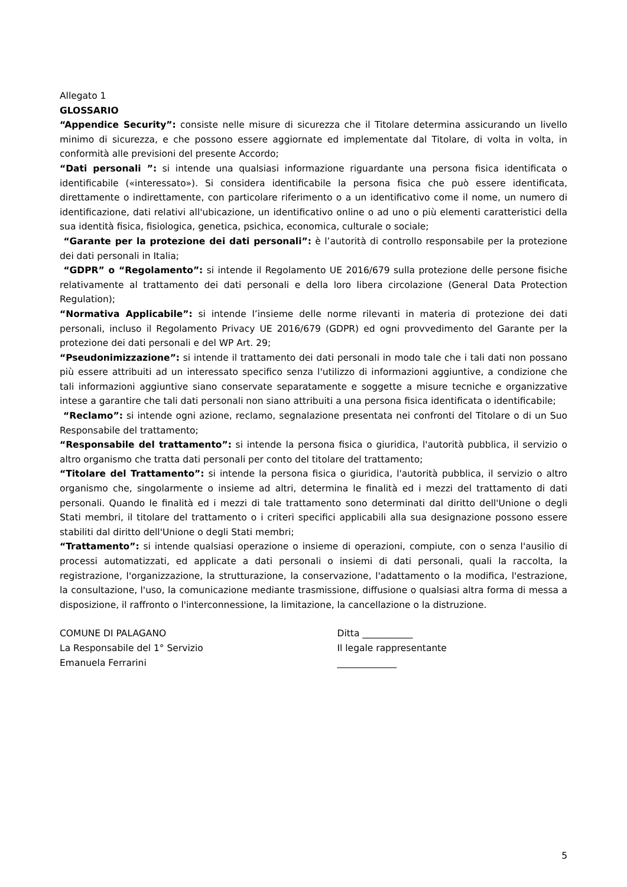Allegato 1
GLOSSARIO
“Appendice Security”: consiste nelle misure di sicurezza che il Titolare determina assicurando un livello minimo di sicurezza, e che possono essere aggiornate ed implementate dal Titolare, di volta in volta, in conformità alle previsioni del presente Accordo;
“Dati personali ”: si intende una qualsiasi informazione riguardante una persona fisica identificata o identificabile («interessato»). Si considera identificabile la persona fisica che può essere identificata, direttamente o indirettamente, con particolare riferimento o a un identificativo come il nome, un numero di identificazione, dati relativi all'ubicazione, un identificativo online o ad uno o più elementi caratteristici della sua identità fisica, fisiologica, genetica, psichica, economica, culturale o sociale;
“Garante per la protezione dei dati personali”: è l’autorità di controllo responsabile per la protezione dei dati personali in Italia;
“GDPR” o “Regolamento”: si intende il Regolamento UE 2016/679 sulla protezione delle persone fisiche relativamente al trattamento dei dati personali e della loro libera circolazione (General Data Protection Regulation);
“Normativa Applicabile”: si intende l’insieme delle norme rilevanti in materia di protezione dei dati personali, incluso il Regolamento Privacy UE 2016/679 (GDPR) ed ogni provvedimento del Garante per la protezione dei dati personali e del WP Art. 29;
“Pseudonimizzazione”: si intende il trattamento dei dati personali in modo tale che i tali dati non possano più essere attribuiti ad un interessato specifico senza l'utilizzo di informazioni aggiuntive, a condizione che tali informazioni aggiuntive siano conservate separatamente e soggette a misure tecniche e organizzative intese a garantire che tali dati personali non siano attribuiti a una persona fisica identificata o identificabile;
“Reclamo”: si intende ogni azione, reclamo, segnalazione presentata nei confronti del Titolare o di un Suo Responsabile del trattamento;
“Responsabile del trattamento”: si intende la persona fisica o giuridica, l'autorità pubblica, il servizio o altro organismo che tratta dati personali per conto del titolare del trattamento;
“Titolare del Trattamento”: si intende la persona fisica o giuridica, l'autorità pubblica, il servizio o altro organismo che, singolarmente o insieme ad altri, determina le finalità ed i mezzi del trattamento di dati personali. Quando le finalità ed i mezzi di tale trattamento sono determinati dal diritto dell'Unione o degli Stati membri, il titolare del trattamento o i criteri specifici applicabili alla sua designazione possono essere stabiliti dal diritto dell'Unione o degli Stati membri;
“Trattamento”: si intende qualsiasi operazione o insieme di operazioni, compiute, con o senza l'ausilio di processi automatizzati, ed applicate a dati personali o insiemi di dati personali, quali la raccolta, la registrazione, l'organizzazione, la strutturazione, la conservazione, l'adattamento o la modifica, l'estrazione, la consultazione, l'uso, la comunicazione mediante trasmissione, diffusione o qualsiasi altra forma di messa a disposizione, il raffronto o l'interconnessione, la limitazione, la cancellazione o la distruzione.
COMUNE DI PALAGANO
La Responsabile del 1° Servizio
Emanuela Ferrarini
Ditta ___________
Il legale rappresentante
_____________
5